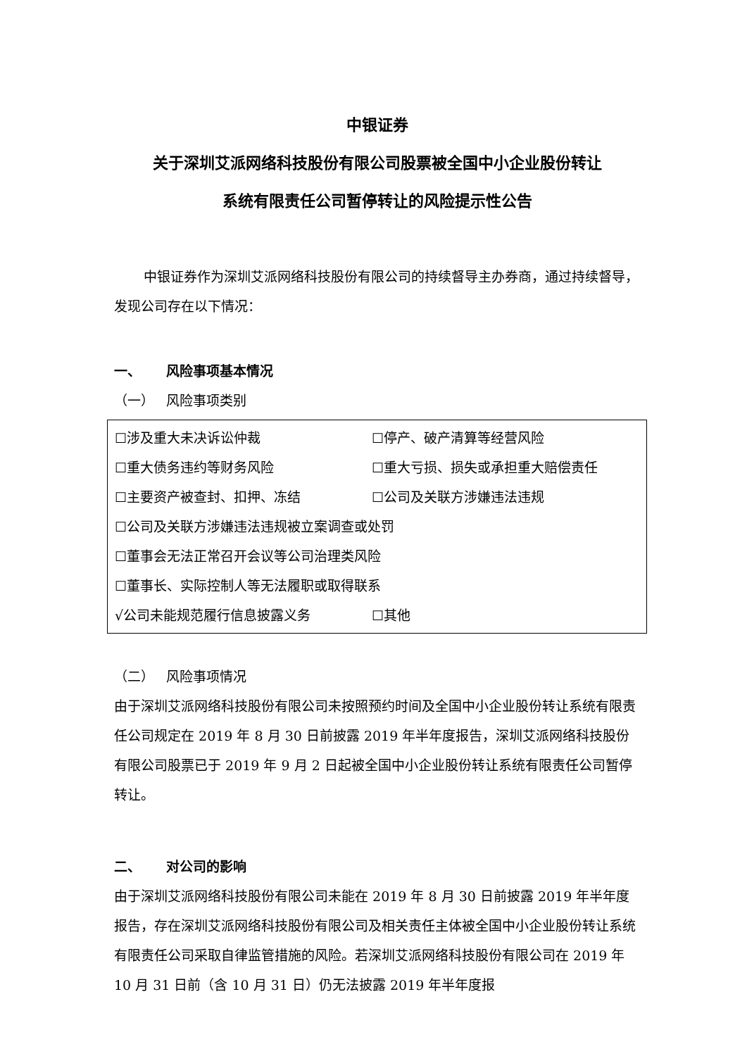中银证券
关于深圳艾派网络科技股份有限公司股票被全国中小企业股份转让
系统有限责任公司暂停转让的风险提示性公告
中银证券作为深圳艾派网络科技股份有限公司的持续督导主办券商，通过持续督导，发现公司存在以下情况：
一、 风险事项基本情况
（一） 风险事项类别
☐涉及重大未决诉讼仲裁 ☐停产、破产清算等经营风险
☐重大债务违约等财务风险 ☐重大亏损、损失或承担重大赔偿责任
☐主要资产被查封、扣押、冻结 ☐公司及关联方涉嫌违法违规
☐公司及关联方涉嫌违法违规被立案调查或处罚
☐董事会无法正常召开会议等公司治理类风险
☐董事长、实际控制人等无法履职或取得联系
√公司未能规范履行信息披露义务 ☐其他
（二） 风险事项情况
由于深圳艾派网络科技股份有限公司未按照预约时间及全国中小企业股份转让系统有限责任公司规定在 2019 年 8 月 30 日前披露 2019 年半年度报告，深圳艾派网络科技股份有限公司股票已于 2019 年 9 月 2 日起被全国中小企业股份转让系统有限责任公司暂停转让。
二、 对公司的影响
由于深圳艾派网络科技股份有限公司未能在 2019 年 8 月 30 日前披露 2019 年半年度报告，存在深圳艾派网络科技股份有限公司及相关责任主体被全国中小企业股份转让系统有限责任公司采取自律监管措施的风险。若深圳艾派网络科技股份有限公司在 2019 年 10 月 31 日前（含 10 月 31 日）仍无法披露 2019 年半年度报